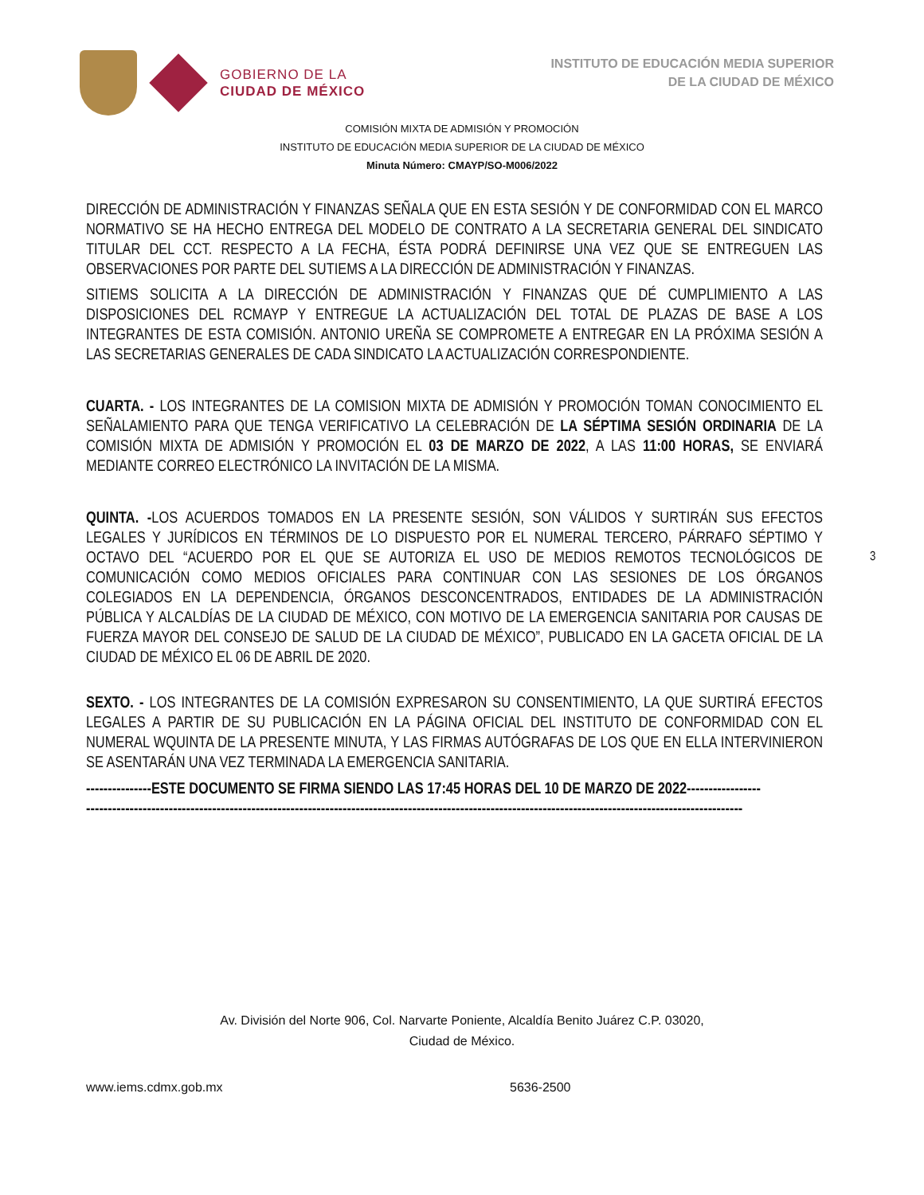GOBIERNO DE LA
CIUDAD DE MÉXICO
INSTITUTO DE EDUCACIÓN MEDIA SUPERIOR
DE LA CIUDAD DE MÉXICO
COMISIÓN MIXTA DE ADMISIÓN Y PROMOCIÓN
INSTITUTO DE EDUCACIÓN MEDIA SUPERIOR DE LA CIUDAD DE MÉXICO
Minuta Número: CMAYP/SO-M006/2022
DIRECCIÓN DE ADMINISTRACIÓN Y FINANZAS SEÑALA QUE EN ESTA SESIÓN Y DE CONFORMIDAD CON EL MARCO NORMATIVO SE HA HECHO ENTREGA DEL MODELO DE CONTRATO A LA SECRETARIA GENERAL DEL SINDICATO TITULAR DEL CCT. RESPECTO A LA FECHA, ÉSTA PODRÁ DEFINIRSE UNA VEZ QUE SE ENTREGUEN LAS OBSERVACIONES POR PARTE DEL SUTIEMS A LA DIRECCIÓN DE ADMINISTRACIÓN Y FINANZAS.
SITIEMS SOLICITA A LA DIRECCIÓN DE ADMINISTRACIÓN Y FINANZAS QUE DÉ CUMPLIMIENTO A LAS DISPOSICIONES DEL RCMAYP Y ENTREGUE LA ACTUALIZACIÓN DEL TOTAL DE PLAZAS DE BASE A LOS INTEGRANTES DE ESTA COMISIÓN. ANTONIO UREÑA SE COMPROMETE A ENTREGAR EN LA PRÓXIMA SESIÓN A LAS SECRETARIAS GENERALES DE CADA SINDICATO LA ACTUALIZACIÓN CORRESPONDIENTE.
CUARTA. - LOS INTEGRANTES DE LA COMISION MIXTA DE ADMISIÓN Y PROMOCIÓN TOMAN CONOCIMIENTO EL SEÑALAMIENTO PARA QUE TENGA VERIFICATIVO LA CELEBRACIÓN DE LA SÉPTIMA SESIÓN ORDINARIA DE LA COMISIÓN MIXTA DE ADMISIÓN Y PROMOCIÓN EL 03 DE MARZO DE 2022, A LAS 11:00 HORAS, SE ENVIARÁ MEDIANTE CORREO ELECTRÓNICO LA INVITACIÓN DE LA MISMA.
QUINTA. -LOS ACUERDOS TOMADOS EN LA PRESENTE SESIÓN, SON VÁLIDOS Y SURTIRÁN SUS EFECTOS LEGALES Y JURÍDICOS EN TÉRMINOS DE LO DISPUESTO POR EL NUMERAL TERCERO, PÁRRAFO SÉPTIMO Y OCTAVO DEL “ACUERDO POR EL QUE SE AUTORIZA EL USO DE MEDIOS REMOTOS TECNOLÓGICOS DE COMUNICACIÓN COMO MEDIOS OFICIALES PARA CONTINUAR CON LAS SESIONES DE LOS ÓRGANOS COLEGIADOS EN LA DEPENDENCIA, ÓRGANOS DESCONCENTRADOS, ENTIDADES DE LA ADMINISTRACIÓN PÚBLICA Y ALCALDÍAS DE LA CIUDAD DE MÉXICO, CON MOTIVO DE LA EMERGENCIA SANITARIA POR CAUSAS DE FUERZA MAYOR DEL CONSEJO DE SALUD DE LA CIUDAD DE MÉXICO”, PUBLICADO EN LA GACETA OFICIAL DE LA CIUDAD DE MÉXICO EL 06 DE ABRIL DE 2020.
SEXTO. - LOS INTEGRANTES DE LA COMISIÓN EXPRESARON SU CONSENTIMIENTO, LA QUE SURTIRÁ EFECTOS LEGALES A PARTIR DE SU PUBLICACIÓN EN LA PÁGINA OFICIAL DEL INSTITUTO DE CONFORMIDAD CON EL NUMERAL WQUINTA DE LA PRESENTE MINUTA, Y LAS FIRMAS AUTÓGRAFAS DE LOS QUE EN ELLA INTERVINIERON SE ASENTARÁN UNA VEZ TERMINADA LA EMERGENCIA SANITARIA.
---------------ESTE DOCUMENTO SE FIRMA SIENDO LAS 17:45 HORAS DEL 10 DE MARZO DE 2022-----------------
-------------------------------------------------------------------------------------------------------------------------------------------------------
3
Av. División del Norte 906, Col. Narvarte Poniente, Alcaldía Benito Juárez C.P. 03020,
Ciudad de México.
www.iems.cdmx.gob.mx 5636-2500